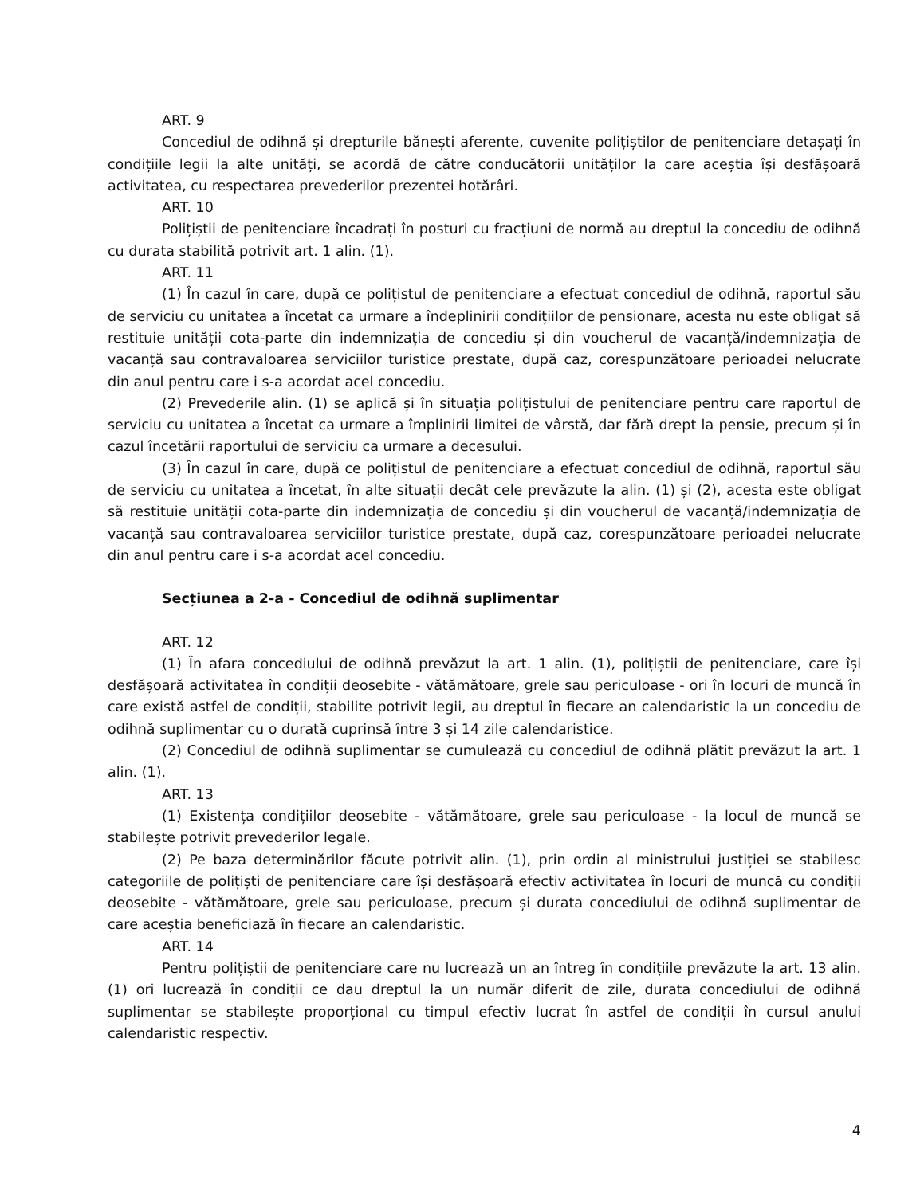ART. 9
Concediul de odihnă și drepturile bănești aferente, cuvenite polițiștilor de penitenciare detașați în condițiile legii la alte unități, se acordă de către conducătorii unităților la care aceștia își desfășoară activitatea, cu respectarea prevederilor prezentei hotărâri.
ART. 10
Polițiștii de penitenciare încadrați în posturi cu fracțiuni de normă au dreptul la concediu de odihnă cu durata stabilită potrivit art. 1 alin. (1).
ART. 11
(1) În cazul în care, după ce polițistul de penitenciare a efectuat concediul de odihnă, raportul său de serviciu cu unitatea a încetat ca urmare a îndeplinirii condițiilor de pensionare, acesta nu este obligat să restituie unității cota-parte din indemnizația de concediu și din voucherul de vacanță/indemnizația de vacanță sau contravaloarea serviciilor turistice prestate, după caz, corespunzătoare perioadei nelucrate din anul pentru care i s-a acordat acel concediu.
(2) Prevederile alin. (1) se aplică și în situația polițistului de penitenciare pentru care raportul de serviciu cu unitatea a încetat ca urmare a împlinirii limitei de vârstă, dar fără drept la pensie, precum și în cazul încetării raportului de serviciu ca urmare a decesului.
(3) În cazul în care, după ce polițistul de penitenciare a efectuat concediul de odihnă, raportul său de serviciu cu unitatea a încetat, în alte situații decât cele prevăzute la alin. (1) și (2), acesta este obligat să restituie unității cota-parte din indemnizația de concediu și din voucherul de vacanță/indemnizația de vacanță sau contravaloarea serviciilor turistice prestate, după caz, corespunzătoare perioadei nelucrate din anul pentru care i s-a acordat acel concediu.
Secțiunea a 2-a - Concediul de odihnă suplimentar
ART. 12
(1) În afara concediului de odihnă prevăzut la art. 1 alin. (1), polițiștii de penitenciare, care își desfășoară activitatea în condiții deosebite - vătămătoare, grele sau periculoase - ori în locuri de muncă în care există astfel de condiții, stabilite potrivit legii, au dreptul în fiecare an calendaristic la un concediu de odihnă suplimentar cu o durată cuprinsă între 3 și 14 zile calendaristice.
(2) Concediul de odihnă suplimentar se cumulează cu concediul de odihnă plătit prevăzut la art. 1 alin. (1).
ART. 13
(1) Existența condițiilor deosebite - vătămătoare, grele sau periculoase - la locul de muncă se stabilește potrivit prevederilor legale.
(2) Pe baza determinărilor făcute potrivit alin. (1), prin ordin al ministrului justiției se stabilesc categoriile de polițiști de penitenciare care își desfășoară efectiv activitatea în locuri de muncă cu condiții deosebite - vătămătoare, grele sau periculoase, precum și durata concediului de odihnă suplimentar de care aceștia beneficiază în fiecare an calendaristic.
ART. 14
Pentru polițiștii de penitenciare care nu lucrează un an întreg în condițiile prevăzute la art. 13 alin. (1) ori lucrează în condiții ce dau dreptul la un număr diferit de zile, durata concediului de odihnă suplimentar se stabilește proporțional cu timpul efectiv lucrat în astfel de condiții în cursul anului calendaristic respectiv.
4